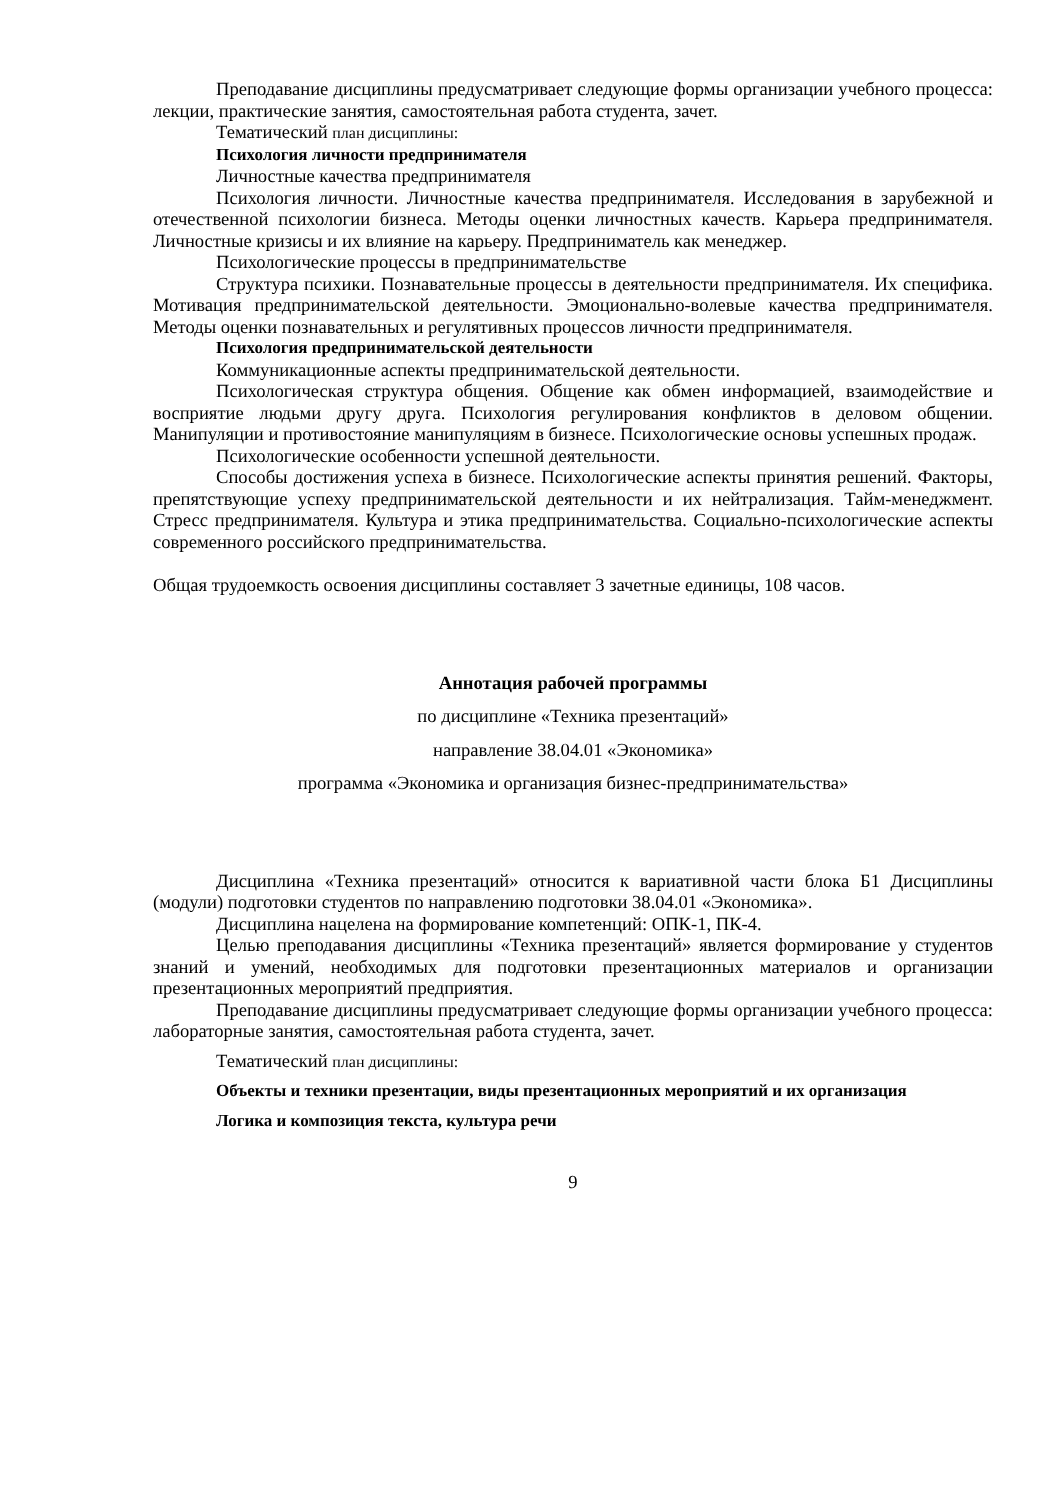Преподавание дисциплины предусматривает следующие формы организации учебного процесса: лекции, практические занятия, самостоятельная работа студента, зачет.
Тематический план дисциплины:
Психология личности предпринимателя
Личностные качества предпринимателя
Психология личности. Личностные качества предпринимателя. Исследования в зарубежной и отечественной психологии бизнеса. Методы оценки личностных качеств. Карьера предпринимателя. Личностные кризисы и их влияние на карьеру. Предприниматель как менеджер.
Психологические процессы в предпринимательстве
Структура психики. Познавательные процессы в деятельности предпринимателя. Их специфика. Мотивация предпринимательской деятельности. Эмоционально-волевые качества предпринимателя. Методы оценки познавательных и регулятивных процессов личности предпринимателя.
Психология предпринимательской деятельности
Коммуникационные аспекты предпринимательской деятельности.
Психологическая структура общения. Общение как обмен информацией, взаимодействие и восприятие людьми другу друга. Психология регулирования конфликтов в деловом общении. Манипуляции и противостояние манипуляциям в бизнесе. Психологические основы успешных продаж.
Психологические особенности успешной деятельности.
Способы достижения успеха в бизнесе. Психологические аспекты принятия решений. Факторы, препятствующие успеху предпринимательской деятельности и их нейтрализация. Тайм-менеджмент. Стресс предпринимателя. Культура и этика предпринимательства. Социально-психологические аспекты современного российского предпринимательства.
Общая трудоемкость освоения дисциплины составляет 3 зачетные единицы, 108 часов.
Аннотация рабочей программы
по дисциплине «Техника презентаций»
направление 38.04.01 «Экономика»
программа «Экономика и организация бизнес-предпринимательства»
Дисциплина «Техника презентаций» относится к вариативной части блока Б1 Дисциплины (модули) подготовки студентов по направлению подготовки 38.04.01 «Экономика».
Дисциплина нацелена на формирование компетенций: ОПК-1, ПК-4.
Целью преподавания дисциплины «Техника презентаций» является формирование у студентов знаний и умений, необходимых для подготовки презентационных материалов и организации презентационных мероприятий предприятия.
Преподавание дисциплины предусматривает следующие формы организации учебного процесса: лабораторные занятия, самостоятельная работа студента, зачет.
Тематический план дисциплины:
Объекты и техники презентации, виды презентационных мероприятий и их организация
Логика и композиция текста, культура речи
9